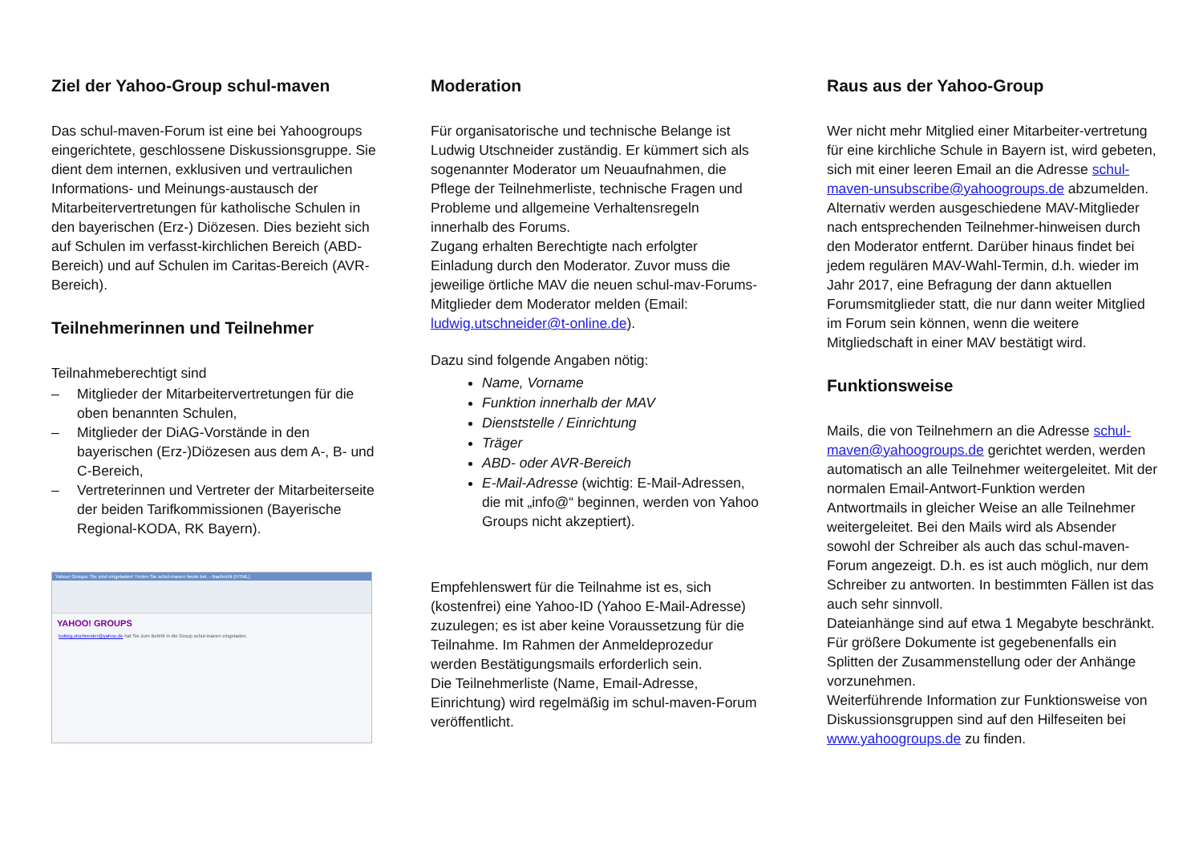Ziel der Yahoo-Group schul-maven
Das schul-maven-Forum ist eine bei Yahoogroups eingerichtete, geschlossene Diskussionsgruppe. Sie dient dem internen, exklusiven und vertraulichen Informations- und Meinungs-austausch der Mitarbeitervertretungen für katholische Schulen in den bayerischen (Erz-) Diözesen. Dies bezieht sich auf Schulen im verfasst-kirchlichen Bereich (ABD-Bereich) und auf Schulen im Caritas-Bereich (AVR-Bereich).
Teilnehmerinnen und Teilnehmer
Teilnahmeberechtigt sind
– Mitglieder der Mitarbeitervertretungen für die oben benannten Schulen,
– Mitglieder der DiAG-Vorstände in den bayerischen (Erz-)Diözesen aus dem A-, B- und C-Bereich,
– Vertreterinnen und Vertreter der Mitarbeiterseite der beiden Tarifkommissionen (Bayerische Regional-KODA, RK Bayern).
Yahoo! Groups: Sie sind eingeladen! Treten Sie schul-maven heute bei. - Nachricht (HTML)
YAHOO! GROUPS
ludwig.utschneider@yahoo.de hat Sie zum Beitritt in die Group schul-maven eingeladen.
Moderation
Für organisatorische und technische Belange ist Ludwig Utschneider zuständig. Er kümmert sich als sogenannter Moderator um Neuaufnahmen, die Pflege der Teilnehmerliste, technische Fragen und Probleme und allgemeine Verhaltensregeln innerhalb des Forums.
Zugang erhalten Berechtigte nach erfolgter Einladung durch den Moderator. Zuvor muss die jeweilige örtliche MAV die neuen schul-mav-Forums-Mitglieder dem Moderator melden (Email: ludwig.utschneider@t-online.de).
Dazu sind folgende Angaben nötig:
Name, Vorname
Funktion innerhalb der MAV
Dienststelle / Einrichtung
Träger
ABD- oder AVR-Bereich
E-Mail-Adresse (wichtig: E-Mail-Adressen, die mit „info@“ beginnen, werden von Yahoo Groups nicht akzeptiert).
Empfehlenswert für die Teilnahme ist es, sich (kostenfrei) eine Yahoo-ID (Yahoo E-Mail-Adresse) zuzulegen; es ist aber keine Voraussetzung für die Teilnahme. Im Rahmen der Anmeldeprozedur werden Bestätigungsmails erforderlich sein.
Die Teilnehmerliste (Name, Email-Adresse, Einrichtung) wird regelmäßig im schul-maven-Forum veröffentlicht.
Raus aus der Yahoo-Group
Wer nicht mehr Mitglied einer Mitarbeiter-vertretung für eine kirchliche Schule in Bayern ist, wird gebeten, sich mit einer leeren Email an die Adresse schul-maven-unsubscribe@yahoogroups.de abzumelden. Alternativ werden ausgeschiedene MAV-Mitglieder nach entsprechenden Teilnehmer-hinweisen durch den Moderator entfernt. Darüber hinaus findet bei jedem regulären MAV-Wahl-Termin, d.h. wieder im Jahr 2017, eine Befragung der dann aktuellen Forumsmitglieder statt, die nur dann weiter Mitglied im Forum sein können, wenn die weitere Mitgliedschaft in einer MAV bestätigt wird.
Funktionsweise
Mails, die von Teilnehmern an die Adresse schul-maven@yahoogroups.de gerichtet werden, werden automatisch an alle Teilnehmer weitergeleitet. Mit der normalen Email-Antwort-Funktion werden Antwortmails in gleicher Weise an alle Teilnehmer weitergeleitet. Bei den Mails wird als Absender sowohl der Schreiber als auch das schul-maven-Forum angezeigt. D.h. es ist auch möglich, nur dem Schreiber zu antworten. In bestimmten Fällen ist das auch sehr sinnvoll.
Dateianhänge sind auf etwa 1 Megabyte beschränkt. Für größere Dokumente ist gegebenenfalls ein Splitten der Zusammenstellung oder der Anhänge vorzunehmen.
Weiterführende Information zur Funktionsweise von Diskussionsgruppen sind auf den Hilfeseiten bei www.yahoogroups.de zu finden.